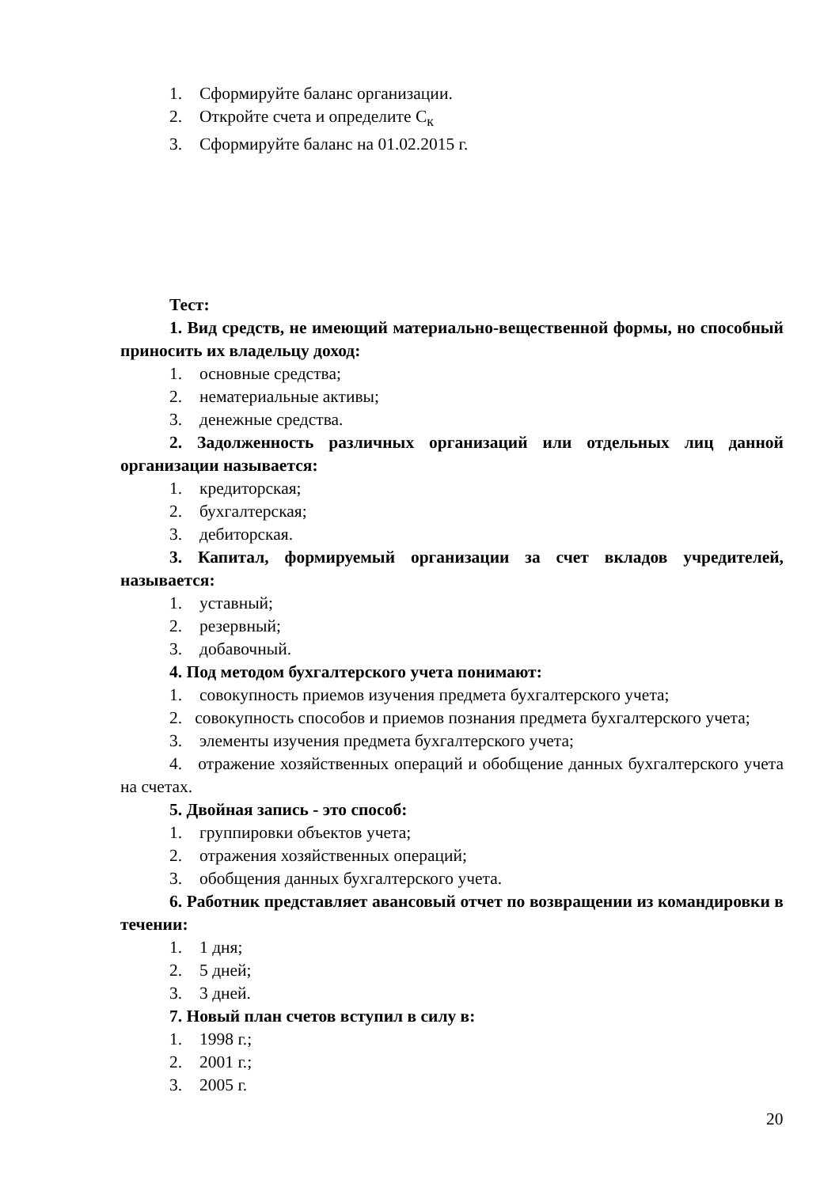1. Сформируйте баланс организации.
2. Откройте счета и определите С<sub>к</sub>
3. Сформируйте баланс на 01.02.2015 г.
Тест:
1. Вид средств, не имеющий материально-вещественной формы, но способный приносить их владельцу доход:
1. основные средства;
2. нематериальные активы;
3. денежные средства.
2. Задолженность различных организаций или отдельных лиц данной организации называется:
1. кредиторская;
2. бухгалтерская;
3. дебиторская.
3. Капитал, формируемый организации за счет вкладов учредителей, называется:
1. уставный;
2. резервный;
3. добавочный.
4. Под методом бухгалтерского учета понимают:
1. совокупность приемов изучения предмета бухгалтерского учета;
2. совокупность способов и приемов познания предмета бухгалтерского учета;
3. элементы изучения предмета бухгалтерского учета;
4. отражение хозяйственных операций и обобщение данных бухгалтерского учета на счетах.
5. Двойная запись - это способ:
1. группировки объектов учета;
2. отражения хозяйственных операций;
3. обобщения данных бухгалтерского учета.
6. Работник представляет авансовый отчет по возвращении из командировки в течении:
1. 1 дня;
2. 5 дней;
3. 3 дней.
7. Новый план счетов вступил в силу в:
1. 1998 г.;
2. 2001 г.;
3. 2005 г.
20